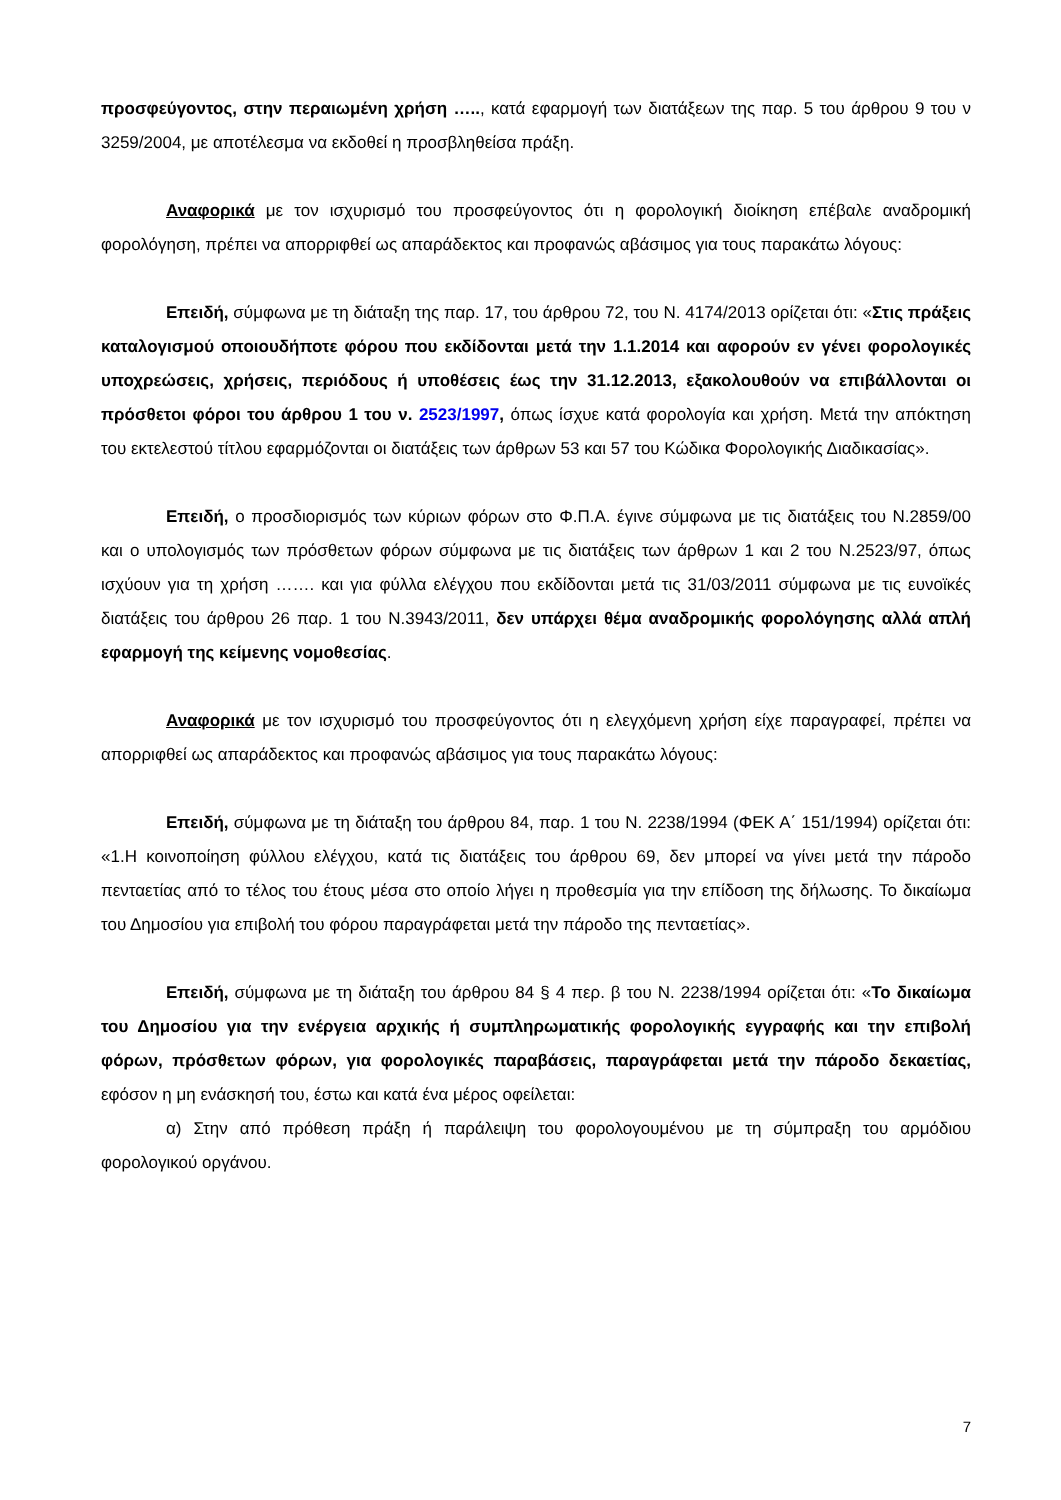προσφεύγοντος, στην περαιωμένη χρήση ….., κατά εφαρμογή των διατάξεων της παρ. 5 του άρθρου 9 του ν 3259/2004, με αποτέλεσμα να εκδοθεί η προσβληθείσα πράξη.
Αναφορικά με τον ισχυρισμό του προσφεύγοντος ότι η φορολογική διοίκηση επέβαλε αναδρομική φορολόγηση, πρέπει να απορριφθεί ως απαράδεκτος και προφανώς αβάσιμος για τους παρακάτω λόγους:
Επειδή, σύμφωνα με τη διάταξη της παρ. 17, του άρθρου 72, του Ν. 4174/2013 ορίζεται ότι: «Στις πράξεις καταλογισμού οποιουδήποτε φόρου που εκδίδονται μετά την 1.1.2014 και αφορούν εν γένει φορολογικές υποχρεώσεις, χρήσεις, περιόδους ή υποθέσεις έως την 31.12.2013, εξακολουθούν να επιβάλλονται οι πρόσθετοι φόροι του άρθρου 1 του ν. 2523/1997, όπως ίσχυε κατά φορολογία και χρήση. Μετά την απόκτηση του εκτελεστού τίτλου εφαρμόζονται οι διατάξεις των άρθρων 53 και 57 του Κώδικα Φορολογικής Διαδικασίας».
Επειδή, ο προσδιορισμός των κύριων φόρων στο Φ.Π.Α. έγινε σύμφωνα με τις διατάξεις του Ν.2859/00 και ο υπολογισμός των πρόσθετων φόρων σύμφωνα με τις διατάξεις των άρθρων 1 και 2 του Ν.2523/97, όπως ισχύουν για τη χρήση ……. και για φύλλα ελέγχου που εκδίδονται μετά τις 31/03/2011 σύμφωνα με τις ευνοϊκές διατάξεις του άρθρου 26 παρ. 1 του Ν.3943/2011, δεν υπάρχει θέμα αναδρομικής φορολόγησης αλλά απλή εφαρμογή της κείμενης νομοθεσίας.
Αναφορικά με τον ισχυρισμό του προσφεύγοντος ότι η ελεγχόμενη χρήση είχε παραγραφεί, πρέπει να απορριφθεί ως απαράδεκτος και προφανώς αβάσιμος για τους παρακάτω λόγους:
Επειδή, σύμφωνα με τη διάταξη του άρθρου 84, παρ. 1 του Ν. 2238/1994 (ΦΕΚ Α΄ 151/1994) ορίζεται ότι: «1.Η κοινοποίηση φύλλου ελέγχου, κατά τις διατάξεις του άρθρου 69, δεν μπορεί να γίνει μετά την πάροδο πενταετίας από το τέλος του έτους μέσα στο οποίο λήγει η προθεσμία για την επίδοση της δήλωσης. Το δικαίωμα του Δημοσίου για επιβολή του φόρου παραγράφεται μετά την πάροδο της πενταετίας».
Επειδή, σύμφωνα με τη διάταξη του άρθρου 84 § 4 περ. β του Ν. 2238/1994 ορίζεται ότι: «Το δικαίωμα του Δημοσίου για την ενέργεια αρχικής ή συμπληρωματικής φορολογικής εγγραφής και την επιβολή φόρων, πρόσθετων φόρων, για φορολογικές παραβάσεις, παραγράφεται μετά την πάροδο δεκαετίας, εφόσον η μη ενάσκησή του, έστω και κατά ένα μέρος οφείλεται:
α) Στην από πρόθεση πράξη ή παράλειψη του φορολογουμένου με τη σύμπραξη του αρμόδιου φορολογικού οργάνου.
7